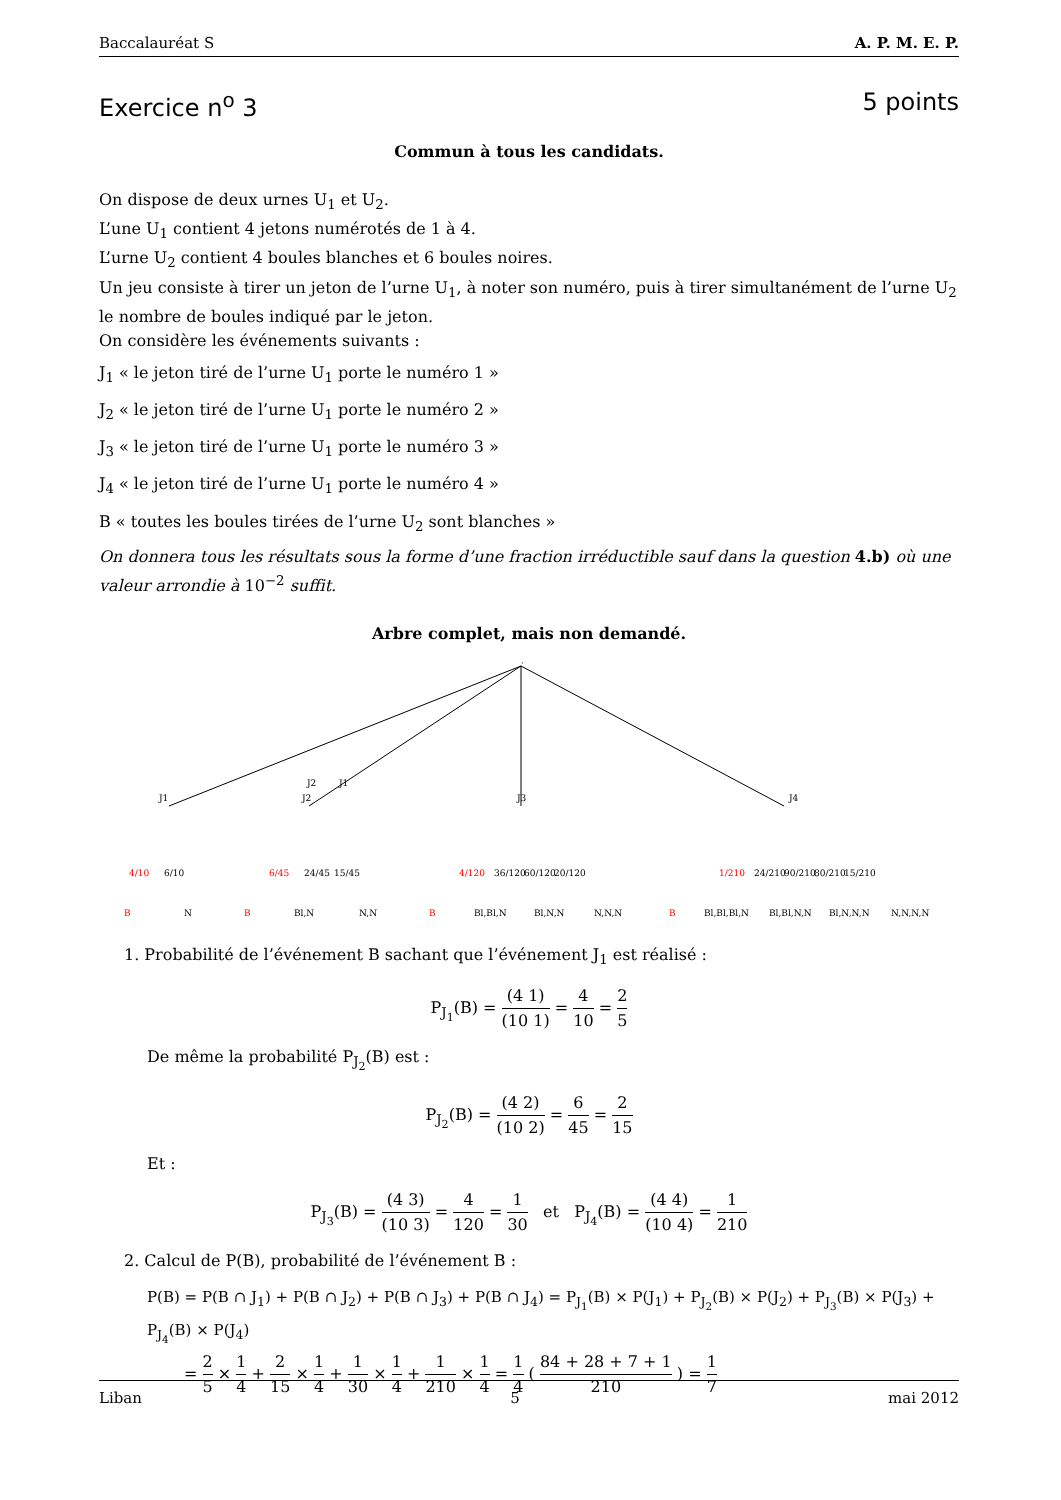Baccalauréat S A. P. M. E. P.
Exercice n<sup>o</sup> 3 5 points
Commun à tous les candidats.
On dispose de deux urnes U<sub>1</sub> et U<sub>2</sub>.
L’une U<sub>1</sub> contient 4 jetons numérotés de 1 à 4.
L’urne U<sub>2</sub> contient 4 boules blanches et 6 boules noires.
Un jeu consiste à tirer un jeton de l’urne U<sub>1</sub>, à noter son numéro, puis à tirer simultanément de l’urne U<sub>2</sub> le nombre de boules indiqué par le jeton.
On considère les événements suivants :
J<sub>1</sub> « le jeton tiré de l’urne U<sub>1</sub> porte le numéro 1 »
J<sub>2</sub> « le jeton tiré de l’urne U<sub>1</sub> porte le numéro 2 »
J<sub>3</sub> « le jeton tiré de l’urne U<sub>1</sub> porte le numéro 3 »
J<sub>4</sub> « le jeton tiré de l’urne U<sub>1</sub> porte le numéro 4 »
B « toutes les boules tirées de l’urne U<sub>2</sub> sont blanches »
On donnera tous les résultats sous la forme d’une fraction irréductible sauf dans la question 4.b) où une valeur arrondie à 10<sup>−2</sup> suffit.
Arbre complet, mais non demandé.
·
J1
J2
J3
J4
J1
J2
4/10
6/10
6/45
24/45
15/45
4/120
36/120
60/120
20/120
1/210
24/210
90/210
80/210
15/210
B
N
B
Bl,N
N,N
B
Bl,Bl,N
Bl,N,N
N,N,N
B
Bl,Bl,Bl,N
Bl,Bl,N,N
Bl,N,N,N
N,N,N,N
1. Probabilité de l’événement B sachant que l’événement J<sub>1</sub> est réalisé :
P<sub>J<sub>1</sub></sub>(B) = (4 1) (10 1) = 4 10 = 2 5
De même la probabilité P<sub>J<sub>2</sub></sub>(B) est :
P<sub>J<sub>2</sub></sub>(B) = (4 2) (10 2) = 6 45 = 2 15
Et :
P<sub>J<sub>3</sub></sub>(B) = (4 3) (10 3) = 4 120 = 1 30 et P<sub>J<sub>4</sub></sub>(B) = (4 4) (10 4) = 1 210
2. Calcul de P(B), probabilité de l’événement B :
P(B) = P(B ∩ J<sub>1</sub>) + P(B ∩ J<sub>2</sub>) + P(B ∩ J<sub>3</sub>) + P(B ∩ J<sub>4</sub>) = P<sub>J<sub>1</sub></sub>(B) × P(J<sub>1</sub>) + P<sub>J<sub>2</sub></sub>(B) × P(J<sub>2</sub>) + P<sub>J<sub>3</sub></sub>(B) × P(J<sub>3</sub>) + P<sub>J<sub>4</sub></sub>(B) × P(J<sub>4</sub>)
= 2 5 × 1 4 + 2 15 × 1 4 + 1 30 × 1 4 + 1 210 × 1 4 = 1 4 ( 84 + 28 + 7 + 1 210 ) = 1 7
Liban 5 mai 2012